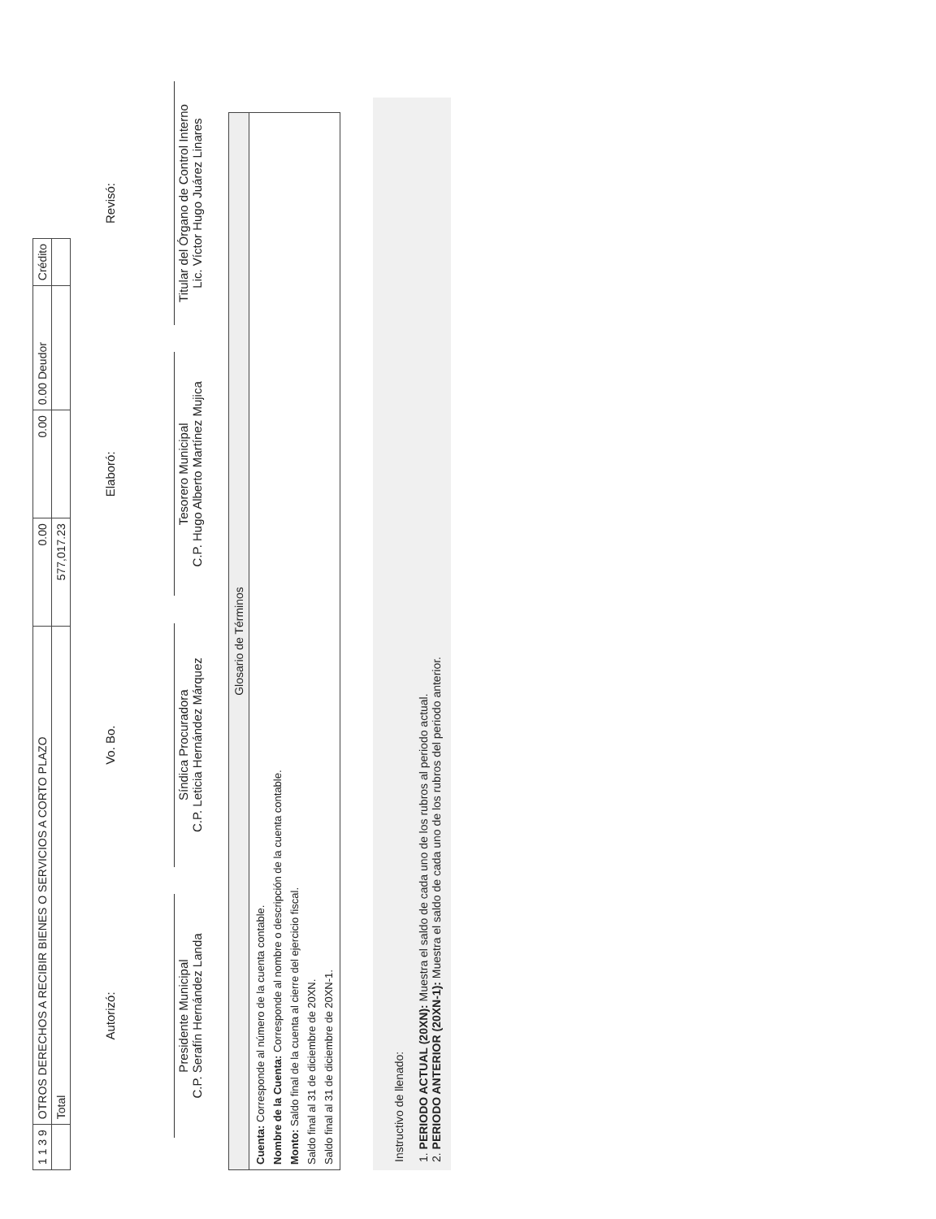| 1 1 3 9 | OTROS DERECHOS A RECIBIR BIENES O SERVICIOS A CORTO PLAZO | 0.00 | 0.00 | 0.00 Deudor | Crédito |
| | Total | 577,017.23 | | | |
Autorizó:
Presidente Municipal
C.P. Serafín Hernández Landa
Vo. Bo.
Síndica Procuradora
C.P. Leticia Hernández Márquez
Elaboró:
Tesorero Municipal
C.P. Hugo Alberto Martínez Mujica
Revisó:
Titular del Órgano de Control Interno
Lic. Víctor Hugo Juárez Linares
Glosario de Términos
Cuenta: Corresponde al número de la cuenta contable.
Nombre de la Cuenta: Corresponde al nombre o descripción de la cuenta contable.
Monto: Saldo final de la cuenta al cierre del ejercicio fiscal.
Saldo final al 31 de diciembre de 20XN.
Saldo final al 31 de diciembre de 20XN-1.
Instructivo de llenado:
1. PERIODO ACTUAL (20XN): Muestra el saldo de cada uno de los rubros al periodo actual.
2. PERIODO ANTERIOR (20XN-1): Muestra el saldo de cada uno de los rubros del periodo anterior.